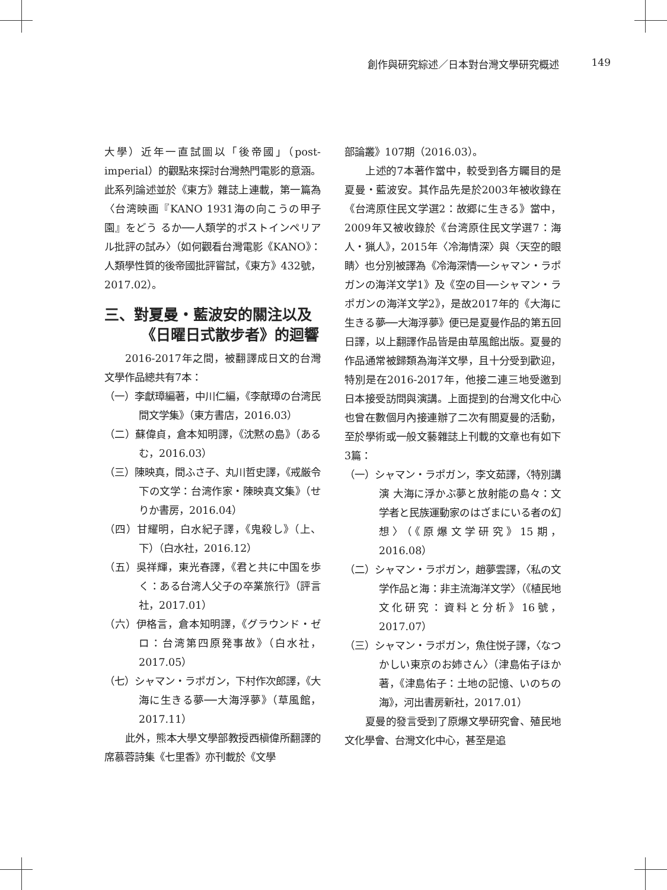創作與研究綜述／日本對台灣文學研究概述 149
大學）近年一直試圖以「後帝國」（post-imperial）的觀點來探討台灣熱門電影的意涵。此系列論述並於《東方》雜誌上連載，第一篇為〈台湾映画『KANO 1931海の向こうの甲子園』をどう るか──人類学的ポストインペリアル批評の試み〉（如何觀看台灣電影《KANO》：人類學性質的後帝國批評嘗試，《東方》432號，2017.02）。
三、對夏曼・藍波安的關注以及
《日曜日式散步者》的迴響
2016-2017年之間，被翻譯成日文的台灣文學作品總共有7本：
（一）李獻璋編著，中川仁編，《李献璋の台湾民間文学集》（東方書店，2016.03）
（二）蘇偉貞，倉本知明譯，《沈黙の島》（あるむ，2016.03）
（三）陳映真，間ふさ子、丸川哲史譯，《戒厳令下の文学：台湾作家・陳映真文集》（せりか書房，2016.04）
（四）甘耀明，白水紀子譯，《鬼殺し》（上、下）（白水社，2016.12）
（五）吳祥輝，東光春譯，《君と共に中国を歩く：ある台湾人父子の卒業旅行》（評言社，2017.01）
（六）伊格言，倉本知明譯，《グラウンド・ゼロ：台湾第四原発事故》（白水社，2017.05）
（七）シャマン・ラポガン，下村作次郎譯，《大海に生きる夢──大海浮夢》（草風館，2017.11）
此外，熊本大學文學部教授西槇偉所翻譯的席慕蓉詩集《七里香》亦刊載於《文學
部論叢》107期（2016.03）。
上述的7本著作當中，較受到各方矚目的是夏曼・藍波安。其作品先是於2003年被收錄在《台湾原住民文学選2：故郷に生きる》當中，2009年又被收錄於《台湾原住民文学選7：海人・猟人》，2015年〈冷海情深〉與〈天空的眼睛〉也分別被譯為《冷海深情──シャマン・ラポガンの海洋文学1》及《空の目──シャマン・ラポガンの海洋文学2》，是故2017年的《大海に生きる夢──大海浮夢》便已是夏曼作品的第五回日譯，以上翻譯作品皆是由草風館出版。夏曼的作品通常被歸類為海洋文學，且十分受到歡迎，特別是在2016-2017年，他接二連三地受邀到日本接受訪問與演講。上面提到的台灣文化中心也曾在數個月內接連辦了二次有關夏曼的活動，至於學術或一般文藝雜誌上刊載的文章也有如下3篇：
（一）シャマン・ラポガン，李文茹譯，〈特別講演 大海に浮かぶ夢と放射能の島々：文学者と民族運動家のはざまにいる者の幻想〉（《原爆文学研究》15期，2016.08）
（二）シャマン・ラポガン，趙夢雲譯，〈私の文学作品と海：非主流海洋文学〉（《植民地文化研究：資料と分析》16號，2017.07）
（三）シャマン・ラポガン，魚住悦子譯，〈なつかしい東京のお姉さん〉（津島佑子ほか著，《津島佑子：土地の記憶、いのちの海》，河出書房新社，2017.01）
夏曼的發言受到了原爆文學研究會、殖民地文化學會、台灣文化中心，甚至是追